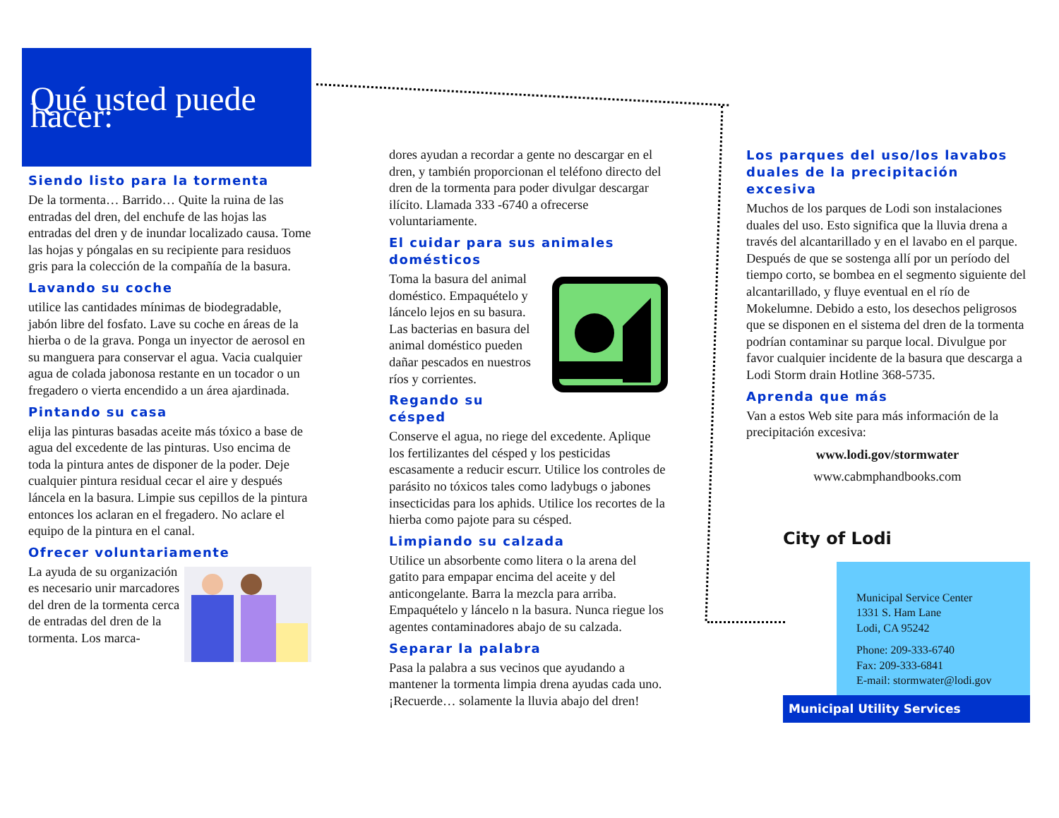Qué usted puede hacer:
Siendo listo para la tormenta
De la tormenta… Barrido… Quite la ruina de las entradas del dren, del enchufe de las hojas las entradas del dren y de inundar localizado causa. Tome las hojas y póngalas en su recipiente para residuos gris para la colección de la compañía de la basura.
Lavando su coche
utilice las cantidades mínimas de biodegradable, jabón libre del fosfato. Lave su coche en áreas de la hierba o de la grava. Ponga un inyector de aerosol en su manguera para conservar el agua. Vacia cualquier agua de colada jabonosa restante en un tocador o un fregadero o vierta encendido a un área ajardinada.
Pintando su casa
elija las pinturas basadas aceite más tóxico a base de agua del excedente de las pinturas. Uso encima de toda la pintura antes de disponer de la poder. Deje cualquier pintura residual cecar el aire y después láncela en la basura. Limpie sus cepillos de la pintura entonces los aclaran en el fregadero. No aclare el equipo de la pintura en el canal.
Ofrecer voluntariamente
La ayuda de su organización es necesario unir marcadores del dren de la tormenta cerca de entradas del dren de la tormenta. Los marca-
dores ayudan a recordar a gente no descargar en el dren, y también proporcionan el teléfono directo del dren de la tormenta para poder divulgar descargar ilícito. Llamada 333 -6740 a ofrecerse voluntariamente.
El cuidar para sus animales domésticos
Toma la basura del animal doméstico. Empaquételo y láncelo lejos en su basura. Las bacterias en basura del animal doméstico pueden dañar pescados en nuestros ríos y corrientes.
Regando su césped
Conserve el agua, no riege del excedente. Aplique los fertilizantes del césped y los pesticidas escasamente a reducir escurr. Utilice los controles de parásito no tóxicos tales como ladybugs o jabones insecticidas para los aphids. Utilice los recortes de la hierba como pajote para su césped.
Limpiando su calzada
Utilice un absorbente como litera o la arena del gatito para empapar encima del aceite y del anticongelante. Barra la mezcla para arriba. Empaquételo y láncelo n la basura. Nunca riegue los agentes contaminadores abajo de su calzada.
Separar la palabra
Pasa la palabra a sus vecinos que ayudando a mantener la tormenta limpia drena ayudas cada uno. ¡Recuerde… solamente la lluvia abajo del dren!
Los parques del uso/los lavabos duales de la precipitación excesiva
Muchos de los parques de Lodi son instalaciones duales del uso. Esto significa que la lluvia drena a través del alcantarillado y en el lavabo en el parque. Después de que se sostenga allí por un período del tiempo corto, se bombea en el segmento siguiente del alcantarillado, y fluye eventual en el río de Mokelumne. Debido a esto, los desechos peligrosos que se disponen en el sistema del dren de la tormenta podrían contaminar su parque local. Divulgue por favor cualquier incidente de la basura que descarga a Lodi Storm drain Hotline 368-5735.
Aprenda que más
Van a estos Web site para más información de la precipitación excesiva:
www.lodi.gov/stormwater
www.cabmphandbooks.com
City of Lodi
Municipal Service Center
1331 S. Ham Lane
Lodi, CA 95242
Phone: 209-333-6740
Fax: 209-333-6841
E-mail: stormwater@lodi.gov
Municipal Utility Services